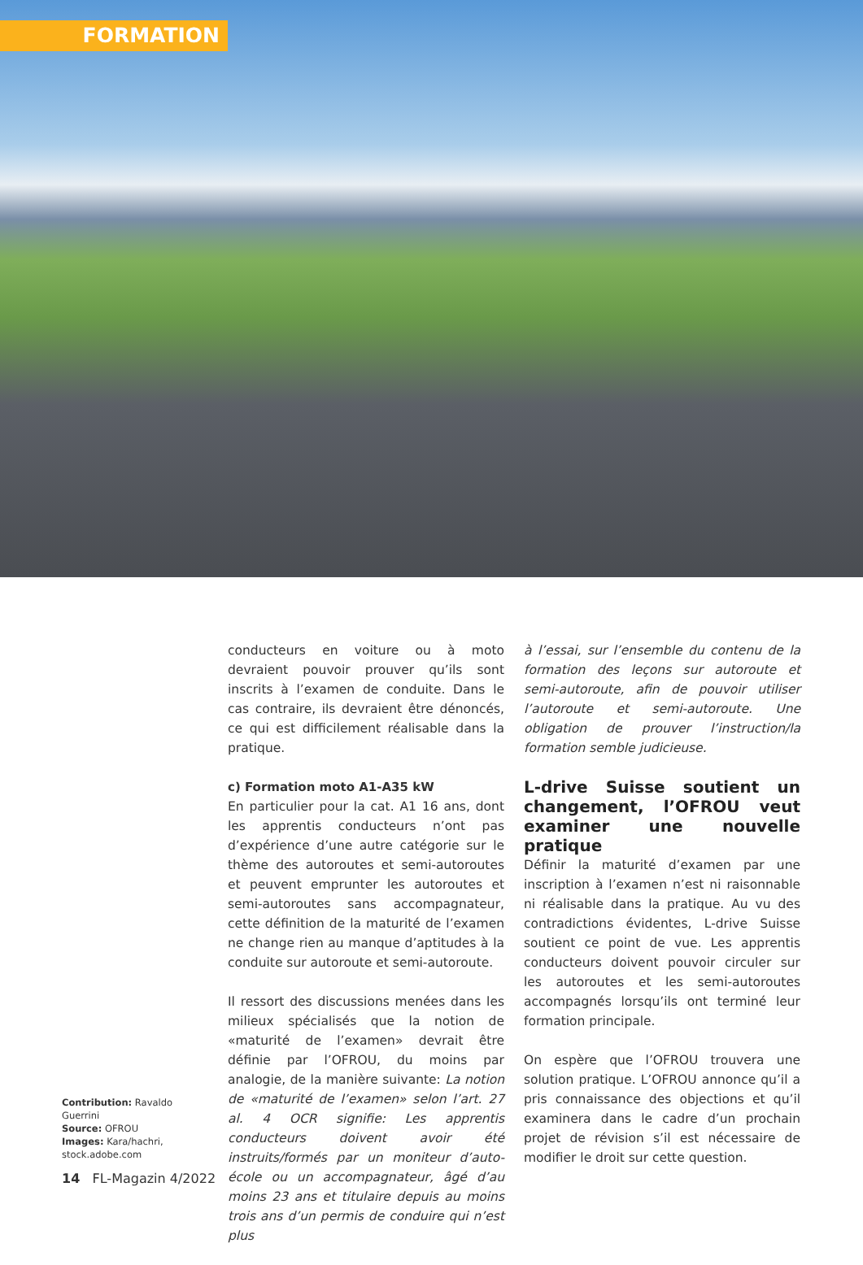FORMATION
conducteurs en voiture ou à moto devraient pouvoir prouver qu’ils sont inscrits à l’examen de conduite. Dans le cas contraire, ils devraient être dénoncés, ce qui est difficilement réalisable dans la pratique.
c) Formation moto A1-A35 kW
En particulier pour la cat. A1 16 ans, dont les apprentis conducteurs n’ont pas d’expérience d’une autre catégorie sur le thème des autoroutes et semi-autoroutes et peuvent emprunter les autoroutes et semi-autoroutes sans accompagnateur, cette définition de la maturité de l’examen ne change rien au manque d’aptitudes à la conduite sur autoroute et semi-autoroute.
Il ressort des discussions menées dans les milieux spécialisés que la notion de «maturité de l’examen» devrait être définie par l’OFROU, du moins par analogie, de la manière suivante: La notion de «maturité de l’examen» selon l’art. 27 al. 4 OCR signifie: Les apprentis conducteurs doivent avoir été instruits/formés par un moniteur d’auto-école ou un accompagnateur, âgé d’au moins 23 ans et titulaire depuis au moins trois ans d’un permis de conduire qui n’est plus
à l’essai, sur l’ensemble du contenu de la formation des leçons sur autoroute et semi-autoroute, afin de pouvoir utiliser l’autoroute et semi-autoroute. Une obligation de prouver l’instruction/la formation semble judicieuse.
L-drive Suisse soutient un changement, l’OFROU veut examiner une nouvelle pratique
Définir la maturité d’examen par une inscription à l’examen n’est ni raisonnable ni réalisable dans la pratique. Au vu des contradictions évidentes, L-drive Suisse soutient ce point de vue. Les apprentis conducteurs doivent pouvoir circuler sur les autoroutes et les semi-autoroutes accompagnés lorsqu’ils ont terminé leur formation principale.
On espère que l’OFROU trouvera une solution pratique. L’OFROU annonce qu’il a pris connaissance des objections et qu’il examinera dans le cadre d’un prochain projet de révision s’il est nécessaire de modifier le droit sur cette question.
Contribution: Ravaldo Guerrini
Source: OFROU
Images: Kara/hachri, stock.adobe.com
14 FL-Magazin 4/2022